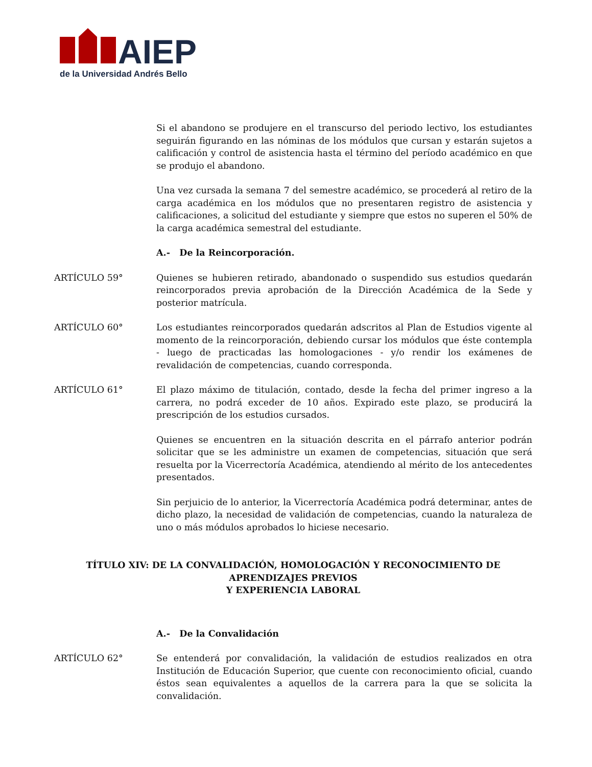AIEP
de la Universidad Andrés Bello
Si el abandono se produjere en el transcurso del periodo lectivo, los estudiantes seguirán figurando en las nóminas de los módulos que cursan y estarán sujetos a calificación y control de asistencia hasta el término del período académico en que se produjo el abandono.
Una vez cursada la semana 7 del semestre académico, se procederá al retiro de la carga académica en los módulos que no presentaren registro de asistencia y calificaciones, a solicitud del estudiante y siempre que estos no superen el 50% de la carga académica semestral del estudiante.
A.- De la Reincorporación.
ARTÍCULO 59° Quienes se hubieren retirado, abandonado o suspendido sus estudios quedarán reincorporados previa aprobación de la Dirección Académica de la Sede y posterior matrícula.
ARTÍCULO 60° Los estudiantes reincorporados quedarán adscritos al Plan de Estudios vigente al momento de la reincorporación, debiendo cursar los módulos que éste contempla - luego de practicadas las homologaciones - y/o rendir los exámenes de revalidación de competencias, cuando corresponda.
ARTÍCULO 61° El plazo máximo de titulación, contado, desde la fecha del primer ingreso a la carrera, no podrá exceder de 10 años. Expirado este plazo, se producirá la prescripción de los estudios cursados.
Quienes se encuentren en la situación descrita en el párrafo anterior podrán solicitar que se les administre un examen de competencias, situación que será resuelta por la Vicerrectoría Académica, atendiendo al mérito de los antecedentes presentados.
Sin perjuicio de lo anterior, la Vicerrectoría Académica podrá determinar, antes de dicho plazo, la necesidad de validación de competencias, cuando la naturaleza de uno o más módulos aprobados lo hiciese necesario.
TÍTULO XIV: DE LA CONVALIDACIÓN, HOMOLOGACIÓN Y RECONOCIMIENTO DE APRENDIZAJES PREVIOS
Y EXPERIENCIA LABORAL
A.- De la Convalidación
ARTÍCULO 62° Se entenderá por convalidación, la validación de estudios realizados en otra Institución de Educación Superior, que cuente con reconocimiento oficial, cuando éstos sean equivalentes a aquellos de la carrera para la que se solicita la convalidación.